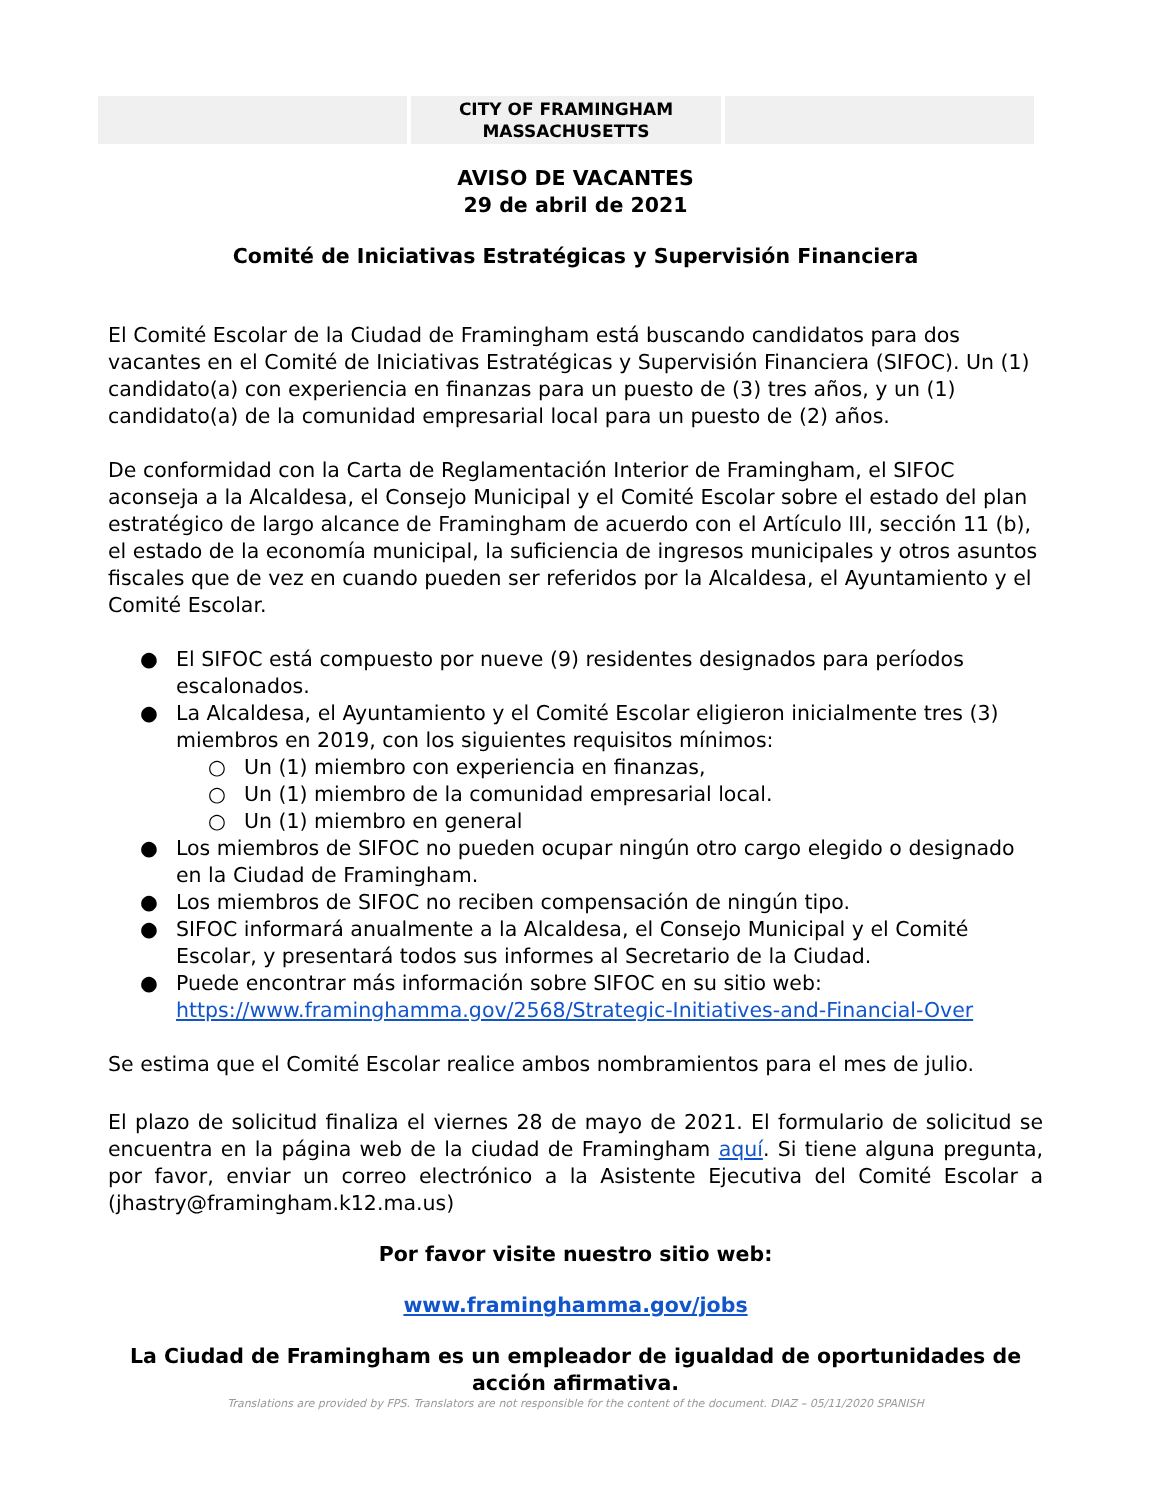CITY OF FRAMINGHAM
MASSACHUSETTS
AVISO DE VACANTES
29 de abril de 2021
Comité de Iniciativas Estratégicas y Supervisión Financiera
El Comité Escolar de la Ciudad de Framingham está buscando candidatos para dos vacantes en el Comité de Iniciativas Estratégicas y Supervisión Financiera (SIFOC). Un (1) candidato(a) con experiencia en finanzas para un puesto de (3) tres años, y un (1) candidato(a) de la comunidad empresarial local para un puesto de (2) años.
De conformidad con la Carta de Reglamentación Interior de Framingham, el SIFOC aconseja a la Alcaldesa, el Consejo Municipal y el Comité Escolar sobre el estado del plan estratégico de largo alcance de Framingham de acuerdo con el Artículo III, sección 11 (b), el estado de la economía municipal, la suficiencia de ingresos municipales y otros asuntos fiscales que de vez en cuando pueden ser referidos por la Alcaldesa, el Ayuntamiento y el Comité Escolar.
● El SIFOC está compuesto por nueve (9) residentes designados para períodos escalonados.
● La Alcaldesa, el Ayuntamiento y el Comité Escolar eligieron inicialmente tres (3) miembros en 2019, con los siguientes requisitos mínimos:
○ Un (1) miembro con experiencia en finanzas,
○ Un (1) miembro de la comunidad empresarial local.
○ Un (1) miembro en general
● Los miembros de SIFOC no pueden ocupar ningún otro cargo elegido o designado en la Ciudad de Framingham.
● Los miembros de SIFOC no reciben compensación de ningún tipo.
● SIFOC informará anualmente a la Alcaldesa, el Consejo Municipal y el Comité Escolar, y presentará todos sus informes al Secretario de la Ciudad.
● Puede encontrar más información sobre SIFOC en su sitio web: https://www.framinghamma.gov/2568/Strategic-Initiatives-and-Financial-Over
Se estima que el Comité Escolar realice ambos nombramientos para el mes de julio.
El plazo de solicitud finaliza el viernes 28 de mayo de 2021. El formulario de solicitud se encuentra en la página web de la ciudad de Framingham aquí. Si tiene alguna pregunta, por favor, enviar un correo electrónico a la Asistente Ejecutiva del Comité Escolar a (jhastry@framingham.k12.ma.us)
Por favor visite nuestro sitio web:
www.framinghamma.gov/jobs
La Ciudad de Framingham es un empleador de igualdad de oportunidades de acción afirmativa.
Translations are provided by FPS. Translators are not responsible for the content of the document. DIAZ – 05/11/2020 SPANISH